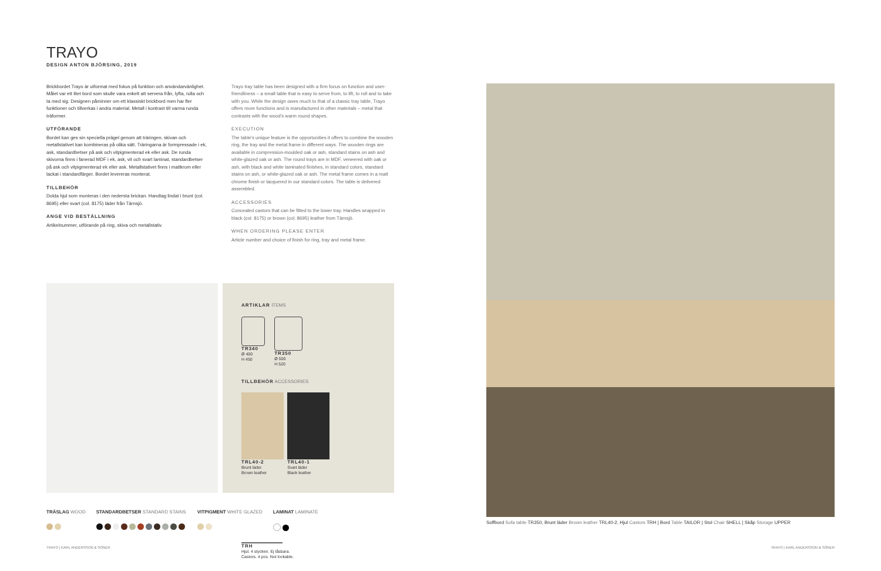TRAYO
DESIGN ANTON BJÖRSING, 2019
Brickbordet Trayo är utformat med fokus på funktion och användarvänlighet. Målet var ett litet bord som skulle vara enkelt att servera från, lyfta, rulla och ta med sig. Designen påminner om ett klassiskt brickbord men har fler funktioner och tillverkas i andra material. Metall i kontrast till varma runda träformer.
UTFÖRANDE
Bordet kan ges sin speciella prägel genom att träringen, skivan och metallstativet kan kombineras på olika sätt. Träringarna är formpressade i ek, ask, standardbetser på ask och vitpigmenterad ek eller ask. De runda skivorna finns i fanerad MDF i ek, ask, vit och svart laminat, standardbetser på ask och vitpigmenterad ek eller ask. Metallstativet finns i mattkrom eller lackat i standardfärger. Bordet levereras monterat.
TILLBEHÖR
Dolda hjul som monteras i den nedersta brickan. Handtag lindat i brunt (col. 8695) eller svart (col. 8175) läder från Tärnsjö.
ANGE VID BESTÄLLNING
Artikelnummer, utförande på ring, skiva och metallstativ.
Trayo tray table has been designed with a firm focus on function and user-friendliness – a small table that is easy to serve from, to lift, to roll and to take with you. While the design owes much to that of a classic tray table, Trayo offers more functions and is manufactured in other materials – metal that contrasts with the wood's warm round shapes.
EXECUTION
The table's unique feature is the opportunities it offers to combine the wooden ring, the tray and the metal frame in different ways. The wooden rings are available in compression-moulded oak or ash, standard stains on ash and white-glazed oak or ash. The round trays are in MDF, veneered with oak or ash, with black and white laminated finishes, in standard colors, standard stains on ash, or white-glazed oak or ash. The metal frame comes in a matt chrome finish or lacquered in our standard colors. The table is delivered assembled.
ACCESSORIES
Concealed castors that can be fitted to the lower tray. Handles wrapped in black (col. 8175) or brown (col. 8695) leather from Tärnsjö.
WHEN ORDERING PLEASE ENTER
Article number and choice of finish for ring, tray and metal frame.
ARTIKLAR ITEMS
TR340
Ø 400
H 450
TR350
Ø 500
H 520
TILLBEHÖR ACCESSORIES
TRL40-2
Brunt läder
Brown leather
TRL40-1
Svart läder
Black leather
TRH
Hjul. 4 stycken. Ej låsbara.
Castors. 4 pcs. Not lockable.
TRÄSLAG WOOD
STANDARDBETSER STANDARD STAINS
VITPIGMENT WHITE GLAZED
LAMINAT LAMINATE
Soffbord Sofa table TR350, Brunt läder Brown leather TRL40-2, Hjul Castors TRH | Bord Table TAILOR | Stol Chair SHELL | Skåp Storage UPPER
TRAYO | KARL ANDERSSON & SÖNER TRAYO | KARL ANDERSSON & SÖNER